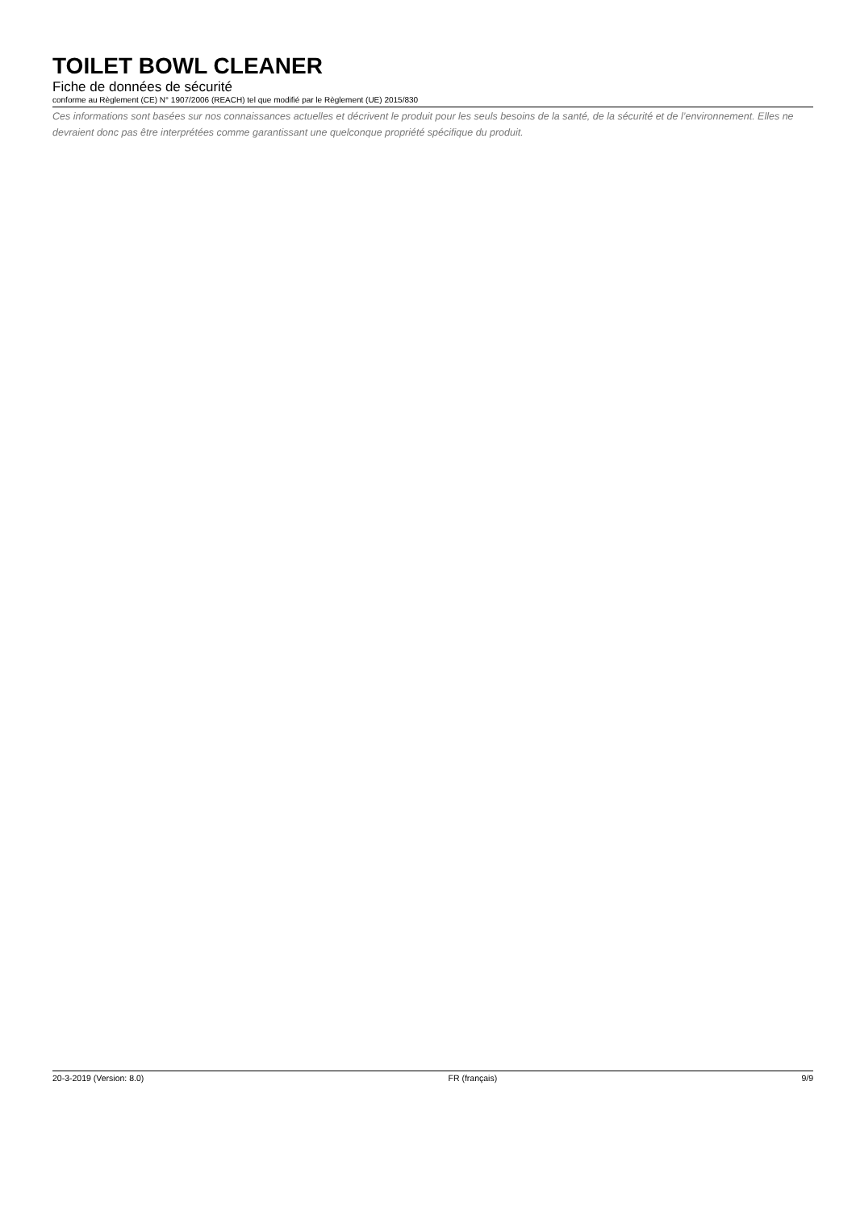TOILET BOWL CLEANER
Fiche de données de sécurité
conforme au Règlement (CE) N° 1907/2006 (REACH) tel que modifié par le Règlement (UE) 2015/830
Ces informations sont basées sur nos connaissances actuelles et décrivent le produit pour les seuls besoins de la santé, de la sécurité et de l’environnement. Elles ne devraient donc pas être interprétées comme garantissant une quelconque propriété spécifique du produit.
20-3-2019 (Version: 8.0) FR (français) 9/9